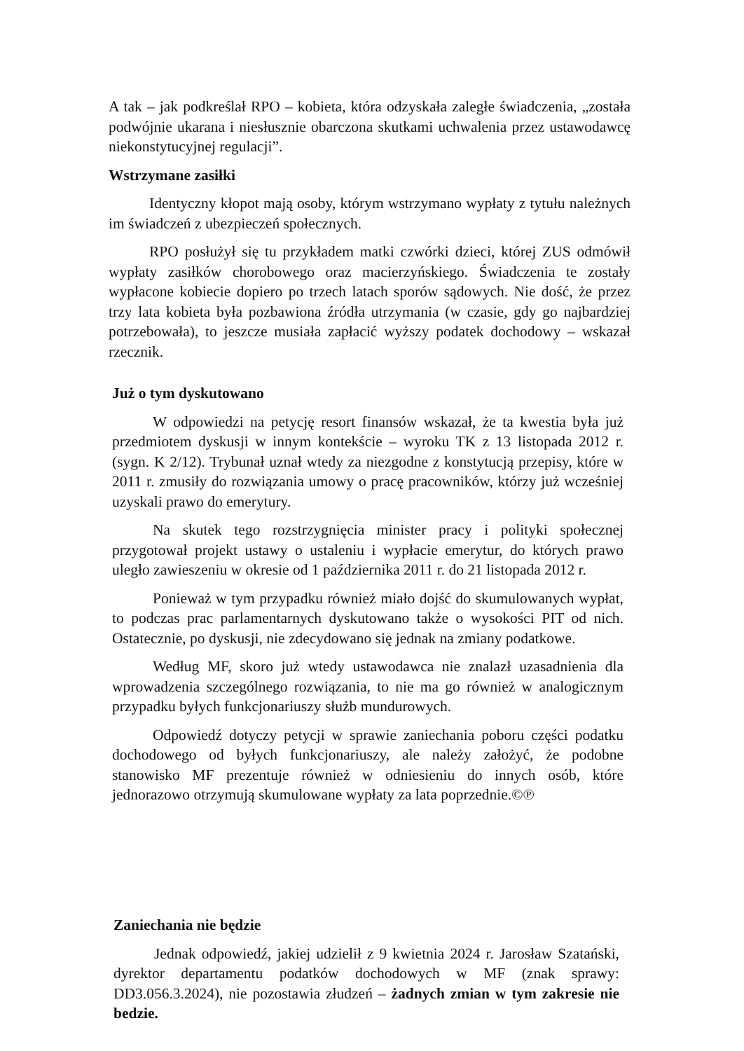A tak – jak podkreślał RPO – kobieta, która odzyskała zaległe świadczenia, „została podwójnie ukarana i niesłusznie obarczona skutkami uchwalenia przez ustawodawcę niekonstytucyjnej regulacji”.
Wstrzymane zasiłki
Identyczny kłopot mają osoby, którym wstrzymano wypłaty z tytułu należnych im świadczeń z ubezpieczeń społecznych.
RPO posłużył się tu przykładem matki czwórki dzieci, której ZUS odmówił wypłaty zasiłków chorobowego oraz macierzyńskiego. Świadczenia te zostały wypłacone kobiecie dopiero po trzech latach sporów sądowych. Nie dość, że przez trzy lata kobieta była pozbawiona źródła utrzymania (w czasie, gdy go najbardziej potrzebowała), to jeszcze musiała zapłacić wyższy podatek dochodowy – wskazał rzecznik.
Już o tym dyskutowano
W odpowiedzi na petycję resort finansów wskazał, że ta kwestia była już przedmiotem dyskusji w innym kontekście – wyroku TK z 13 listopada 2012 r. (sygn. K 2/12). Trybunał uznał wtedy za niezgodne z konstytucją przepisy, które w 2011 r. zmusiły do rozwiązania umowy o pracę pracowników, którzy już wcześniej uzyskali prawo do emerytury.
Na skutek tego rozstrzygnięcia minister pracy i polityki społecznej przygotował projekt ustawy o ustaleniu i wypłacie emerytur, do których prawo uległo zawieszeniu w okresie od 1 października 2011 r. do 21 listopada 2012 r.
Ponieważ w tym przypadku również miało dojść do skumulowanych wypłat, to podczas prac parlamentarnych dyskutowano także o wysokości PIT od nich. Ostatecznie, po dyskusji, nie zdecydowano się jednak na zmiany podatkowe.
Według MF, skoro już wtedy ustawodawca nie znalazł uzasadnienia dla wprowadzenia szczególnego rozwiązania, to nie ma go również w analogicznym przypadku byłych funkcjonariuszy służb mundurowych.
Odpowiedź dotyczy petycji w sprawie zaniechania poboru części podatku dochodowego od byłych funkcjonariuszy, ale należy założyć, że podobne stanowisko MF prezentuje również w odniesieniu do innych osób, które jednorazowo otrzymują skumulowane wypłaty za lata poprzednie.©℗
Zaniechania nie będzie
Jednak odpowiedź, jakiej udzielił z 9 kwietnia 2024 r. Jarosław Szatański, dyrektor departamentu podatków dochodowych w MF (znak sprawy: DD3.056.3.2024), nie pozostawia złudzeń – żadnych zmian w tym zakresie nie bedzie.